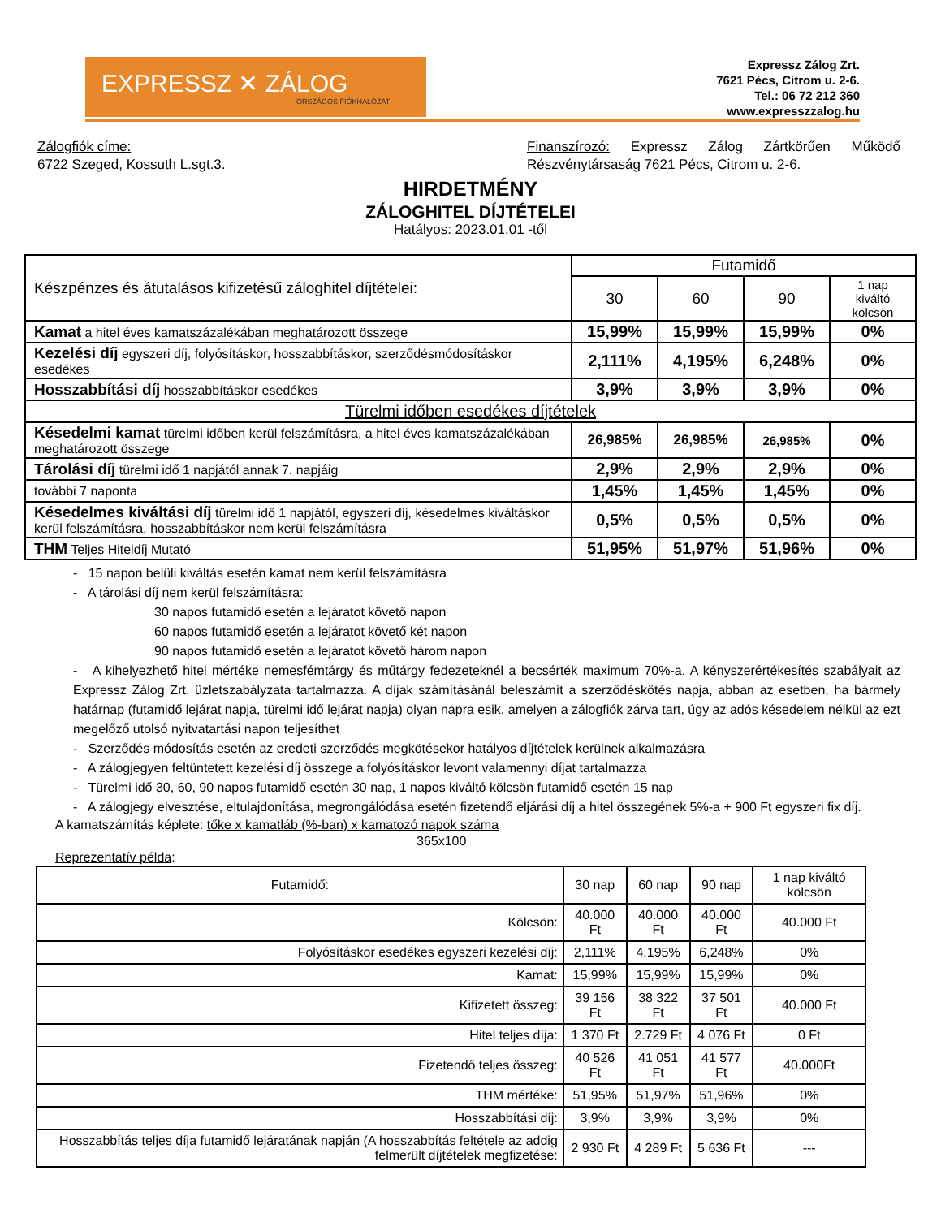EXPRESSZ ✕ ZÁLOG
ORSZÁGOS FIÓKHÁLÓZAT
Expressz Zálog Zrt.
7621 Pécs, Citrom u. 2-6.
Tel.: 06 72 212 360
www.expresszzalog.hu
Zálogfiók címe:
6722 Szeged, Kossuth L.sgt.3.
Finanszírozó: Expressz Zálog Zártkörűen Működő Részvénytársaság 7621 Pécs, Citrom u. 2-6.
HIRDETMÉNY
ZÁLOGHITEL DÍJTÉTELEI
Hatályos: 2023.01.01 -től
| Készpénzes és átutalásos kifizetésű záloghitel díjtételei: | Futamidő | | | |
| | 30 | 60 | 90 | 1 nap kiváltó kölcsön |
| Kamat a hitel éves kamatszázalékában meghatározott összege | 15,99% | 15,99% | 15,99% | 0% |
| Kezelési díj egyszeri díj, folyósításkor, hosszabbításkor, szerződésmódosításkor esedékes | 2,111% | 4,195% | 6,248% | 0% |
| Hosszabbítási díj hosszabbításkor esedékes | 3,9% | 3,9% | 3,9% | 0% |
| Türelmi időben esedékes díjtételek | | | | |
| Késedelmi kamat türelmi időben kerül felszámításra, a hitel éves kamatszázalékában meghatározott összege | 26,985% | 26,985% | 26,985% | 0% |
| Tárolási díj türelmi idő 1 napjától annak 7. napjáig | 2,9% | 2,9% | 2,9% | 0% |
| további 7 naponta | 1,45% | 1,45% | 1,45% | 0% |
| Késedelmes kiváltási díj türelmi idő 1 napjától, egyszeri díj, késedelmes kiváltáskor kerül felszámításra, hosszabbításkor nem kerül felszámításra | 0,5% | 0,5% | 0,5% | 0% |
| THM Teljes Hiteldíj Mutató | 51,95% | 51,97% | 51,96% | 0% |
- 15 napon belüli kiváltás esetén kamat nem kerül felszámításra
- A tárolási díj nem kerül felszámításra:
30 napos futamidő esetén a lejáratot követő napon
60 napos futamidő esetén a lejáratot követő két napon
90 napos futamidő esetén a lejáratot követő három napon
- A kihelyezhető hitel mértéke nemesfémtárgy és műtárgy fedezeteknél a becsérték maximum 70%-a. A kényszerértékesítés szabályait az Expressz Zálog Zrt. üzletszabályzata tartalmazza. A díjak számításánál beleszámít a szerződéskötés napja, abban az esetben, ha bármely határnap (futamidő lejárat napja, türelmi idő lejárat napja) olyan napra esik, amelyen a zálogfiók zárva tart, úgy az adós késedelem nélkül az ezt megelőző utolsó nyitvatartási napon teljesíthet
- Szerződés módosítás esetén az eredeti szerződés megkötésekor hatályos díjtételek kerülnek alkalmazásra
- A zálogjegyen feltüntetett kezelési díj összege a folyósításkor levont valamennyi díjat tartalmazza
- Türelmi idő 30, 60, 90 napos futamidő esetén 30 nap, 1 napos kiváltó kölcsön futamidő esetén 15 nap
- A zálogjegy elvesztése, eltulajdonítása, megrongálódása esetén fizetendő eljárási díj a hitel összegének 5%-a + 900 Ft egyszeri fix díj.
A kamatszámítás képlete: tőke x kamatláb (%-ban) x kamatozó napok száma
365x100
Reprezentatív példa:
| Futamidő: | 30 nap | 60 nap | 90 nap | 1 nap kiváltó kölcsön |
| --- | --- | --- | --- | --- |
| Kölcsön: | 40.000 Ft | 40.000 Ft | 40.000 Ft | 40.000 Ft |
| Folyósításkor esedékes egyszeri kezelési díj: | 2,111% | 4,195% | 6,248% | 0% |
| Kamat: | 15,99% | 15,99% | 15,99% | 0% |
| Kifizetett összeg: | 39 156 Ft | 38 322 Ft | 37 501 Ft | 40.000 Ft |
| Hitel teljes díja: | 1 370 Ft | 2.729 Ft | 4 076 Ft | 0 Ft |
| Fizetendő teljes összeg: | 40 526 Ft | 41 051 Ft | 41 577 Ft | 40.000Ft |
| THM mértéke: | 51,95% | 51,97% | 51,96% | 0% |
| Hosszabbítási díj: | 3,9% | 3,9% | 3,9% | 0% |
| Hosszabbítás teljes díja futamidő lejáratának napján (A hosszabbítás feltétele az addig felmerült díjtételek megfizetése: | 2 930 Ft | 4 289 Ft | 5 636 Ft | --- |